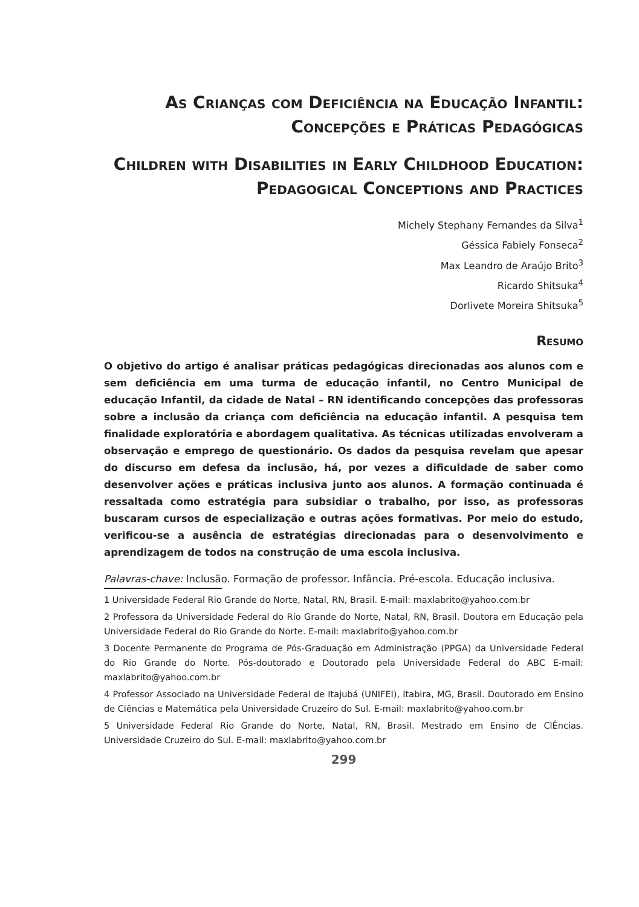As Crianças com Deficiência na Educação Infantil: Concepções e Práticas Pedagógicas
Children with Disabilities in Early Childhood Education: Pedagogical Conceptions and Practices
Michely Stephany Fernandes da Silva<sup>1</sup>
Géssica Fabiely Fonseca<sup>2</sup>
Max Leandro de Araújo Brito<sup>3</sup>
Ricardo Shitsuka<sup>4</sup>
Dorlivete Moreira Shitsuka<sup>5</sup>
Resumo
O objetivo do artigo é analisar práticas pedagógicas direcionadas aos alunos com e sem deficiência em uma turma de educação infantil, no Centro Municipal de educação Infantil, da cidade de Natal – RN identificando concepções das professoras sobre a inclusão da criança com deficiência na educação infantil. A pesquisa tem finalidade exploratória e abordagem qualitativa. As técnicas utilizadas envolveram a observação e emprego de questionário. Os dados da pesquisa revelam que apesar do discurso em defesa da inclusão, há, por vezes a dificuldade de saber como desenvolver ações e práticas inclusiva junto aos alunos. A formação continuada é ressaltada como estratégia para subsidiar o trabalho, por isso, as professoras buscaram cursos de especialização e outras ações formativas. Por meio do estudo, verificou-se a ausência de estratégias direcionadas para o desenvolvimento e aprendizagem de todos na construção de uma escola inclusiva.
Palavras-chave: Inclusão. Formação de professor. Infância. Pré-escola. Educação inclusiva.
1 Universidade Federal Rio Grande do Norte, Natal, RN, Brasil. E-mail: maxlabrito@yahoo.com.br
2 Professora da Universidade Federal do Rio Grande do Norte, Natal, RN, Brasil. Doutora em Educação pela Universidade Federal do Rio Grande do Norte. E-mail: maxlabrito@yahoo.com.br
3 Docente Permanente do Programa de Pós-Graduação em Administração (PPGA) da Universidade Federal do Rio Grande do Norte. Pós-doutorado e Doutorado pela Universidade Federal do ABC E-mail: maxlabrito@yahoo.com.br
4 Professor Associado na Universidade Federal de Itajubá (UNIFEI), Itabira, MG, Brasil. Doutorado em Ensino de Ciências e Matemática pela Universidade Cruzeiro do Sul. E-mail: maxlabrito@yahoo.com.br
5 Universidade Federal Rio Grande do Norte, Natal, RN, Brasil. Mestrado em Ensino de ClÊncias. Universidade Cruzeiro do Sul. E-mail: maxlabrito@yahoo.com.br
299